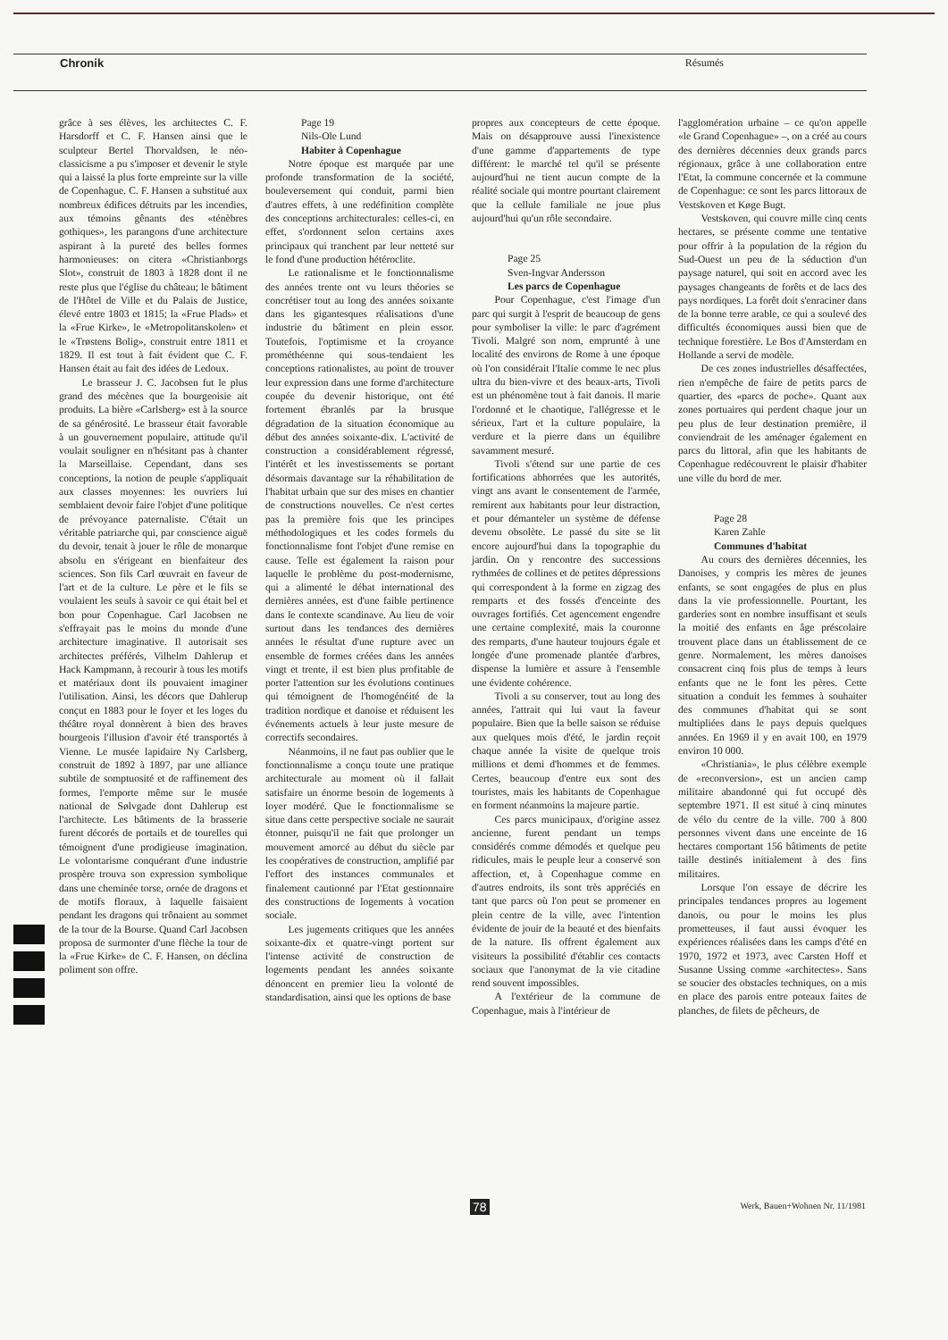Chronik Résumés
grâce à ses élèves, les architectes C. F. Harsdorff et C. F. Hansen ainsi que le sculpteur Bertel Thorvaldsen, le néo-classicisme a pu s'imposer et devenir le style qui a laissé la plus forte empreinte sur la ville de Copenhague. C. F. Hansen a substitué aux nombreux édifices détruits par les incendies, aux témoins gênants des «ténèbres gothiques», les parangons d'une architecture aspirant à la pureté des belles formes harmonieuses: on citera «Christianborgs Slot», construit de 1803 à 1828 dont il ne reste plus que l'église du château; le bâtiment de l'Hôtel de Ville et du Palais de Justice, élevé entre 1803 et 1815; la «Frue Plads» et la «Frue Kirke», le «Metropolitanskolen» et le «Trøstens Bolig», construit entre 1811 et 1829. Il est tout à fait évident que C. F. Hansen était au fait des idées de Ledoux.
Le brasseur J. C. Jacobsen fut le plus grand des mécènes que la bourgeoisie ait produits. La bière «Carlsberg» est à la source de sa générosité. Le brasseur était favorable à un gouvernement populaire, attitude qu'il voulait souligner en n'hésitant pas à chanter la Marseillaise. Cependant, dans ses conceptions, la notion de peuple s'appliquait aux classes moyennes: les ouvriers lui semblaient devoir faire l'objet d'une politique de prévoyance paternaliste. C'était un véritable patriarche qui, par conscience aiguë du devoir, tenait à jouer le rôle de monarque absolu en s'érigeant en bienfaiteur des sciences. Son fils Carl œuvrait en faveur de l'art et de la culture. Le père et le fils se voulaient les seuls à savoir ce qui était bel et bon pour Copenhague. Carl Jacobsen ne s'effrayait pas le moins du monde d'une architecture imaginative. Il autorisait ses architectes préférés, Vilhelm Dahlerup et Hack Kampmann, à recourir à tous les motifs et matériaux dont ils pouvaient imaginer l'utilisation. Ainsi, les décors que Dahlerup conçut en 1883 pour le foyer et les loges du théâtre royal donnèrent à bien des braves bourgeois l'illusion d'avoir été transportés à Vienne. Le musée lapidaire Ny Carlsberg, construit de 1892 à 1897, par une alliance subtile de somptuosité et de raffinement des formes, l'emporte même sur le musée national de Sølvgade dont Dahlerup est l'architecte. Les bâtiments de la brasserie furent décorés de portails et de tourelles qui témoignent d'une prodigieuse imagination. Le volontarisme conquérant d'une industrie prospère trouva son expression symbolique dans une cheminée torse, ornée de dragons et de motifs floraux, à laquelle faisaient pendant les dragons qui trônaient au sommet de la tour de la Bourse. Quand Carl Jacobsen proposa de surmonter d'une flèche la tour de la «Frue Kirke» de C. F. Hansen, on déclina poliment son offre.
Page 19
Nils-Ole Lund
Habiter à Copenhague
Notre époque est marquée par une profonde transformation de la société, bouleversement qui conduit, parmi bien d'autres effets, à une redéfinition complète des conceptions architecturales: celles-ci, en effet, s'ordonnent selon certains axes principaux qui tranchent par leur netteté sur le fond d'une production hétéroclite.
Le rationalisme et le fonctionnalisme des années trente ont vu leurs théories se concrétiser tout au long des années soixante dans les gigantesques réalisations d'une industrie du bâtiment en plein essor. Toutefois, l'optimisme et la croyance prométhéenne qui sous-tendaient les conceptions rationalistes, au point de trouver leur expression dans une forme d'architecture coupée du devenir historique, ont été fortement ébranlés par la brusque dégradation de la situation économique au début des années soixante-dix. L'activité de construction a considérablement régressé, l'intérêt et les investissements se portant désormais davantage sur la réhabilitation de l'habitat urbain que sur des mises en chantier de constructions nouvelles. Ce n'est certes pas la première fois que les principes méthodologiques et les codes formels du fonctionnalisme font l'objet d'une remise en cause. Telle est également la raison pour laquelle le problème du post-modernisme, qui a alimenté le débat international des dernières années, est d'une faible pertinence dans le contexte scandinave. Au lieu de voir surtout dans les tendances des dernières années le résultat d'une rupture avec un ensemble de formes créées dans les années vingt et trente, il est bien plus profitable de porter l'attention sur les évolutions continues qui témoignent de l'homogénéité de la tradition nordique et danoise et réduisent les événements actuels à leur juste mesure de correctifs secondaires.
Néanmoins, il ne faut pas oublier que le fonctionnalisme a conçu toute une pratique architecturale au moment où il fallait satisfaire un énorme besoin de logements à loyer modéré. Que le fonctionnalisme se situe dans cette perspective sociale ne saurait étonner, puisqu'il ne fait que prolonger un mouvement amorcé au début du siècle par les coopératives de construction, amplifié par l'effort des instances communales et finalement cautionné par l'Etat gestionnaire des constructions de logements à vocation sociale.
Les jugements critiques que les années soixante-dix et quatre-vingt portent sur l'intense activité de construction de logements pendant les années soixante dénoncent en premier lieu la volonté de standardisation, ainsi que les options de base
propres aux concepteurs de cette époque. Mais on désapprouve aussi l'inexistence d'une gamme d'appartements de type différent: le marché tel qu'il se présente aujourd'hui ne tient aucun compte de la réalité sociale qui montre pourtant clairement que la cellule familiale ne joue plus aujourd'hui qu'un rôle secondaire.
Page 25
Sven-Ingvar Andersson
Les parcs de Copenhague
Pour Copenhague, c'est l'image d'un parc qui surgit à l'esprit de beaucoup de gens pour symboliser la ville: le parc d'agrément Tivoli. Malgré son nom, emprunté à une localité des environs de Rome à une époque où l'on considérait l'Italie comme le nec plus ultra du bien-vivre et des beaux-arts, Tivoli est un phénomène tout à fait danois. Il marie l'ordonné et le chaotique, l'allégresse et le sérieux, l'art et la culture populaire, la verdure et la pierre dans un équilibre savamment mesuré.
Tivoli s'étend sur une partie de ces fortifications abhorrées que les autorités, vingt ans avant le consentement de l'armée, remirent aux habitants pour leur distraction, et pour démanteler un système de défense devenu obsolète. Le passé du site se lit encore aujourd'hui dans la topographie du jardin. On y rencontre des successions rythmées de collines et de petites dépressions qui correspondent à la forme en zigzag des remparts et des fossés d'enceinte des ouvrages fortifiés. Cet agencement engendre une certaine complexité, mais la couronne des remparts, d'une hauteur toujours égale et longée d'une promenade plantée d'arbres, dispense la lumière et assure à l'ensemble une évidente cohérence.
Tivoli a su conserver, tout au long des années, l'attrait qui lui vaut la faveur populaire. Bien que la belle saison se réduise aux quelques mois d'été, le jardin reçoit chaque année la visite de quelque trois millions et demi d'hommes et de femmes. Certes, beaucoup d'entre eux sont des touristes, mais les habitants de Copenhague en forment néanmoins la majeure partie.
Ces parcs municipaux, d'origine assez ancienne, furent pendant un temps considérés comme démodés et quelque peu ridicules, mais le peuple leur a conservé son affection, et, à Copenhague comme en d'autres endroits, ils sont très appréciés en tant que parcs où l'on peut se promener en plein centre de la ville, avec l'intention évidente de jouir de la beauté et des bienfaits de la nature. Ils offrent également aux visiteurs la possibilité d'établir ces contacts sociaux que l'anonymat de la vie citadine rend souvent impossibles.
A l'extérieur de la commune de Copenhague, mais à l'intérieur de
l'agglomération urbaine – ce qu'on appelle «le Grand Copenhague» –, on a créé au cours des dernières décennies deux grands parcs régionaux, grâce à une collaboration entre l'Etat, la commune concernée et la commune de Copenhague: ce sont les parcs littoraux de Vestskoven et Køge Bugt.
Vestskoven, qui couvre mille cinq cents hectares, se présente comme une tentative pour offrir à la population de la région du Sud-Ouest un peu de la séduction d'un paysage naturel, qui soit en accord avec les paysages changeants de forêts et de lacs des pays nordiques. La forêt doit s'enraciner dans de la bonne terre arable, ce qui a soulevé des difficultés économiques aussi bien que de technique forestière. Le Bos d'Amsterdam en Hollande a servi de modèle.
De ces zones industrielles désaffectées, rien n'empêche de faire de petits parcs de quartier, des «parcs de poche». Quant aux zones portuaires qui perdent chaque jour un peu plus de leur destination première, il conviendrait de les aménager également en parcs du littoral, afin que les habitants de Copenhague redécouvrent le plaisir d'habiter une ville du bord de mer.
Page 28
Karen Zahle
Communes d'habitat
Au cours des dernières décennies, les Danoises, y compris les mères de jeunes enfants, se sont engagées de plus en plus dans la vie professionnelle. Pourtant, les garderies sont en nombre insuffisant et seuls la moitié des enfants en âge préscolaire trouvent place dans un établissement de ce genre. Normalement, les mères danoises consacrent cinq fois plus de temps à leurs enfants que ne le font les pères. Cette situation a conduit les femmes à souhaiter des communes d'habitat qui se sont multipliées dans le pays depuis quelques années. En 1969 il y en avait 100, en 1979 environ 10 000.
«Christiania», le plus célèbre exemple de «reconversion», est un ancien camp militaire abandonné qui fut occupé dès septembre 1971. Il est situé à cinq minutes de vélo du centre de la ville. 700 à 800 personnes vivent dans une enceinte de 16 hectares comportant 156 bâtiments de petite taille destinés initialement à des fins militaires.
Lorsque l'on essaye de décrire les principales tendances propres au logement danois, ou pour le moins les plus prometteuses, il faut aussi évoquer les expériences réalisées dans les camps d'été en 1970, 1972 et 1973, avec Carsten Hoff et Susanne Ussing comme «architectes». Sans se soucier des obstacles techniques, on a mis en place des parois entre poteaux faites de planches, de filets de pêcheurs, de
78 Werk, Bauen+Wohnen Nr. 11/1981